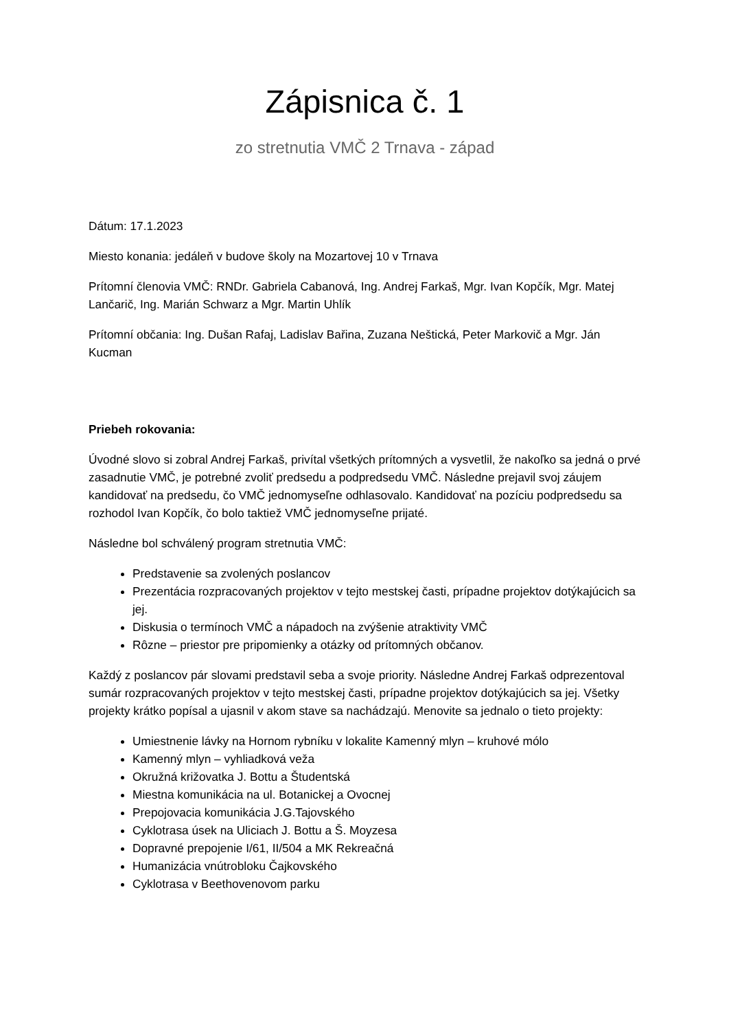Zápisnica č. 1
zo stretnutia VMČ 2 Trnava - západ
Dátum: 17.1.2023
Miesto konania: jedáleň v budove školy na Mozartovej 10 v Trnava
Prítomní členovia VMČ: RNDr. Gabriela Cabanová, Ing. Andrej Farkaš, Mgr. Ivan Kopčík, Mgr. Matej Lančarič, Ing. Marián Schwarz a Mgr. Martin Uhlík
Prítomní občania: Ing. Dušan Rafaj, Ladislav Bařina, Zuzana Neštická, Peter Markovič a Mgr. Ján Kucman
Priebeh rokovania:
Úvodné slovo si zobral Andrej Farkaš, privítal všetkých prítomných a vysvetlil, že nakoľko sa jedná o prvé zasadnutie VMČ, je potrebné zvoliť predsedu a podpredsedu VMČ. Následne prejavil svoj záujem kandidovať na predsedu, čo VMČ jednomyseľne odhlasovalo. Kandidovať na pozíciu podpredsedu sa rozhodol Ivan Kopčík, čo bolo taktiež VMČ jednomyseľne prijaté.
Následne bol schválený program stretnutia VMČ:
Predstavenie sa zvolených poslancov
Prezentácia rozpracovaných projektov v tejto mestskej časti, prípadne projektov dotýkajúcich sa jej.
Diskusia o termínoch VMČ a nápadoch na zvýšenie atraktivity VMČ
Rôzne – priestor pre pripomienky a otázky od prítomných občanov.
Každý z poslancov pár slovami predstavil seba a svoje priority. Následne Andrej Farkaš odprezentoval sumár rozpracovaných projektov v tejto mestskej časti, prípadne projektov dotýkajúcich sa jej. Všetky projekty krátko popísal a ujasnil v akom stave sa nachádzajú. Menovite sa jednalo o tieto projekty:
Umiestnenie lávky na Hornom rybníku v lokalite Kamenný mlyn – kruhové mólo
Kamenný mlyn – vyhliadková veža
Okružná križovatka J. Bottu a Študentská
Miestna komunikácia na ul. Botanickej a Ovocnej
Prepojovacia komunikácia J.G.Tajovského
Cyklotrasa úsek na Uliciach J. Bottu a Š. Moyzesa
Dopravné prepojenie I/61, II/504 a MK Rekreačná
Humanizácia vnútrobloku Čajkovského
Cyklotrasa v Beethovenovom parku